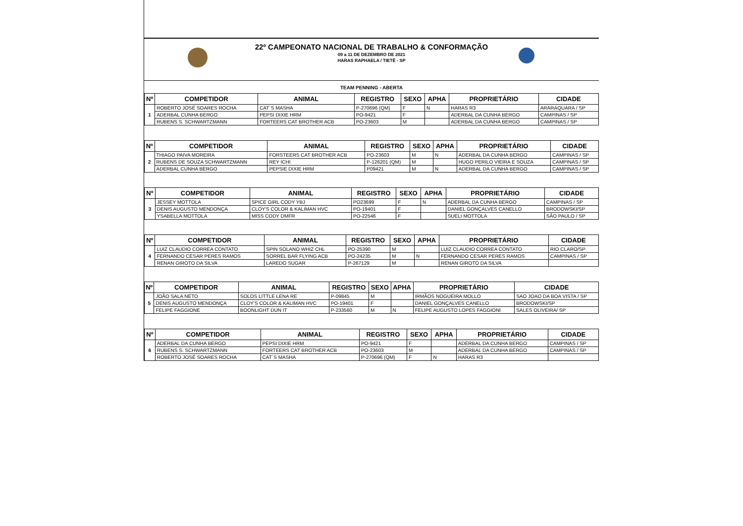22º CAMPEONATO NACIONAL DE TRABALHO & CONFORMAÇÃO
09 a 11 DE DEZEMBRO DE 2021
HARAS RAPHAELA / TIETÊ - SP
TEAM PENNING - ABERTA
| Nº | COMPETIDOR | ANIMAL | REGISTRO | SEXO | APHA | PROPRIETÁRIO | CIDADE |
| --- | --- | --- | --- | --- | --- | --- | --- |
| 1 | ROBERTO JOSÉ SOARES ROCHA | CAT´S MASHA | P-270696 (QM) | F | N | HARAS R3 | ARARAQUARA / SP |
| | ADERBAL CUNHA BERGO | PEPSI DIXIE HRM | PO-9421 | F | | ADERBAL DA CUNHA BERGO | CAMPINAS / SP |
| | RUBENS S. SCHWARTZMANN | FORTEERS CAT BROTHER ACB | PO-23603 | M | | ADERBAL DA CUNHA BERGO | CAMPINAS / SP |
| Nº | COMPETIDOR | ANIMAL | REGISTRO | SEXO | APHA | PROPRIETÁRIO | CIDADE |
| --- | --- | --- | --- | --- | --- | --- | --- |
| 2 | THIAGO PAIVA MOREIRA | FORSTEERS CAT BROTHER ACB | PO-23603 | M | N | ADERBAL DA CUNHA BERGO | CAMPINAS / SP |
| | RUBENS DE SOUZA SCHWARTZMANN | REY ICHI | P-126201 (QM) | M | | HUGO PERILO VIEIRA E SOUZA | CAMPINAS / SP |
| | ADERBAL CUNHA BERGO | PEPSIE DIXIE HRM | P09421 | M | N | ADERBAL DA CUNHA BERGO | CAMPINAS / SP |
| Nº | COMPETIDOR | ANIMAL | REGISTRO | SEXO | APHA | PROPRIETÁRIO | CIDADE |
| --- | --- | --- | --- | --- | --- | --- | --- |
| 3 | JESSEY MOTTOLA | SPICE GIRL CODY YBJ | PO23699 | F | N | ADERBAL DA CUNHA BERGO | CAMPINAS / SP |
| | DENIS AUGUSTO MENDONÇA | CLOY'S COLOR & KALIMAN HVC | PO-19401 | F | | DANIEL GONÇALVES CANELLO | BRODOWSKI/SP |
| | YSABELLA MOTTOLA | MISS CODY DMFR | PO-22546 | F | | SUELI MOTTOLA | SÃO PAULO / SP |
| Nº | COMPETIDOR | ANIMAL | REGISTRO | SEXO | APHA | PROPRIETÁRIO | CIDADE |
| --- | --- | --- | --- | --- | --- | --- | --- |
| 4 | LUIZ CLAUDIO CORREA CONTATO | SPIN SOLANO WHIZ CHL | PO-25390 | M | | LUIZ CLAUDIO CORREA CONTATO | RIO CLARO/SP |
| | FERNANDO CESAR PERES RAMOS | SORREL BAR FLYING ACB | PO-24235 | M | N | FERNANDO CESAR PERES RAMOS | CAMPINAS / SP |
| | RENAN GIROTO DA SILVA | LAREDO SUGAR | P-267129 | M | | RENAN GIROTO DA SILVA | |
| Nº | COMPETIDOR | ANIMAL | REGISTRO | SEXO | APHA | PROPRIETÁRIO | CIDADE |
| --- | --- | --- | --- | --- | --- | --- | --- |
| 5 | JOÃO SALA NETO | SOLOS LITTLE LENA RE | P-09845 | M | | IRMÃOS NOGUEIRA MOLLO | SAO JOAO DA BOA VISTA / SP |
| | DENIS AUGUSTO MENDONÇA | CLOY'S COLOR & KALIMAN HVC | PO-19401 | F | | DANIEL GONÇALVES CANELLO | BRODOWSKI/SP |
| | FELIPE FAGGIONE | BOONLIGHT DUN IT | P-233560 | M | N | FELIPE AUGUSTO LOPES FAGGIONI | SALES OLIVEIRA/ SP |
| Nº | COMPETIDOR | ANIMAL | REGISTRO | SEXO | APHA | PROPRIETÁRIO | CIDADE |
| --- | --- | --- | --- | --- | --- | --- | --- |
| 6 | ADERBAL DA CUNHA BERGO | PEPSI DIXIE HRM | PO-9421 | F | | ADERBAL DA CUNHA BERGO | CAMPINAS / SP |
| | RUBENS S. SCHWARTZMANN | FORTEERS CAT BROTHER ACB | PO-23603 | M | | ADERBAL DA CUNHA BERGO | CAMPINAS / SP |
| | ROBERTO JOSÉ SOARES ROCHA | CAT´S MASHA | P-270696 (QM) | F | N | HARAS R3 | |